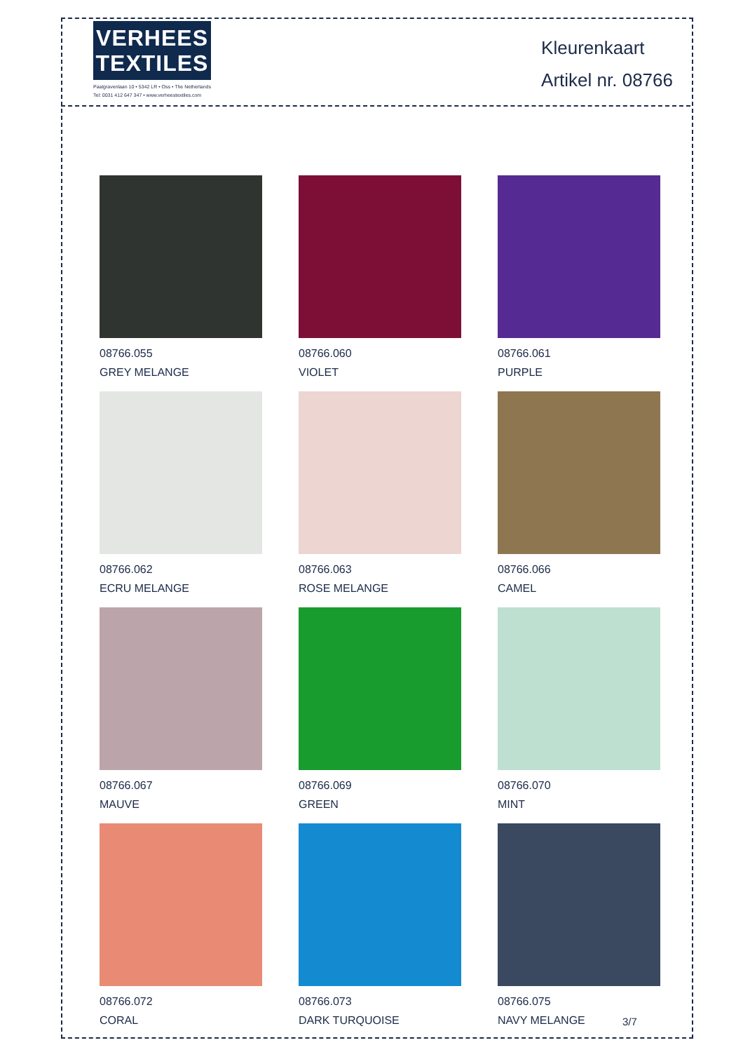VERHEES
TEXTILES
Paalgravenlaan 10 • 5342 LR • Oss • The Netherlands
Tel: 0031 412 647 347 • www.verheestextiles.com
Kleurenkaart
Artikel nr. 08766
08766.055
GREY MELANGE
08766.060
VIOLET
08766.061
PURPLE
08766.062
ECRU MELANGE
08766.063
ROSE MELANGE
08766.066
CAMEL
08766.067
MAUVE
08766.069
GREEN
08766.070
MINT
08766.072
CORAL
08766.073
DARK TURQUOISE
08766.075
NAVY MELANGE
3/7